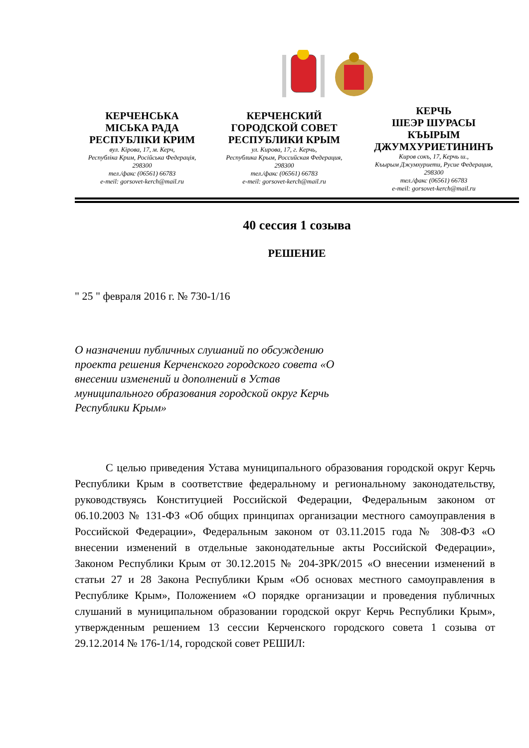КЕРЧЕНСЬКА
МІСЬКА РАДА
РЕСПУБЛІКИ КРИМ
вул. Кірова, 17, м. Керч,
Республіка Крим, Російська Федерація,
298300
тел./факс (06561) 66783
e-meil: gorsovet-kerch@mail.ru
КЕРЧЕНСКИЙ
ГОРОДСКОЙ СОВЕТ
РЕСПУБЛИКИ КРЫМ
ул. Кирова, 17, г. Керчь,
Республика Крым, Российская Федерация,
298300
тел./факс (06561) 66783
e-meil: gorsovet-kerch@mail.ru
КЕРЧЬ
ШЕЭР ШУРАСЫ
КЪЫРЫМ
ДЖУМХУРИЕТИНИНЪ
Киров сокъ, 17, Керчь ш.,
Къырым Джумхуриети, Русие Федерация,
298300
тел./факс (06561) 66783
e-meil: gorsovet-kerch@mail.ru
40 сессия 1 созыва
РЕШЕНИЕ
" 25 " февраля 2016 г. № 730-1/16
О назначении публичных слушаний по обсуждению проекта решения Керченского городского совета «О внесении изменений и дополнений в Устав муниципального образования городской округ Керчь Республики Крым»
С целью приведения Устава муниципального образования городской округ Керчь Республики Крым в соответствие федеральному и региональному законодательству, руководствуясь Конституцией Российской Федерации, Федеральным законом от 06.10.2003 № 131-ФЗ «Об общих принципах организации местного самоуправления в Российской Федерации», Федеральным законом от 03.11.2015 года № 308-ФЗ «О внесении изменений в отдельные законодательные акты Российской Федерации», Законом Республики Крым от 30.12.2015 № 204-ЗРК/2015 «О внесении изменений в статьи 27 и 28 Закона Республики Крым «Об основах местного самоуправления в Республике Крым», Положением «О порядке организации и проведения публичных слушаний в муниципальном образовании городской округ Керчь Республики Крым», утвержденным решением 13 сессии Керченского городского совета 1 созыва от 29.12.2014 № 176-1/14, городской совет РЕШИЛ: